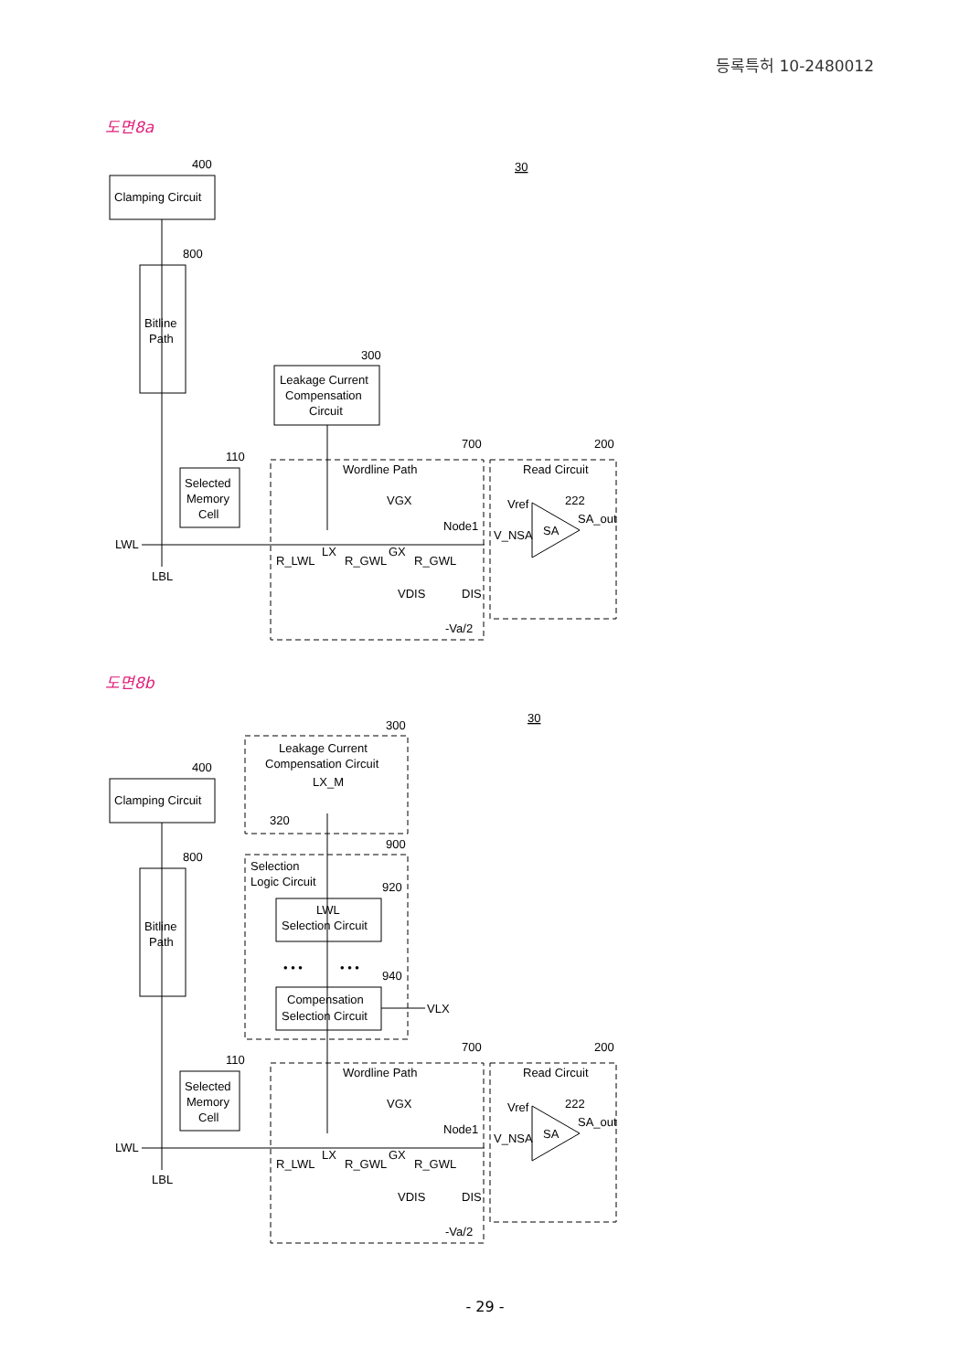등록특허 10-2480012
도면8a
Clamping Circuit
400
Bitline
Path
800
Leakage Current
Compensation
Circuit
300
Selected
Memory
Cell
110
LWL
LBL
Wordline Path
700
Read Circuit
200
R_LWL
LX
R_GWL
GX
R_GWL
VGX
Node1
VDIS
DIS
-Va/2
SA
Vref
V_NSA
222
SA_out
30
도면8b
Clamping Circuit
400
Bitline
Path
800
Leakage Current
Compensation Circuit
LX_M
320
300
Selection
Logic Circuit
900
LWL
Selection Circuit
920
• • •
• • •
940
Compensation
Selection Circuit
VLX
Selected
Memory
Cell
110
LWL
LBL
Wordline Path
700
Read Circuit
200
R_LWL
LX
R_GWL
GX
R_GWL
VGX
Node1
VDIS
DIS
-Va/2
SA
Vref
V_NSA
222
SA_out
30
- 29 -